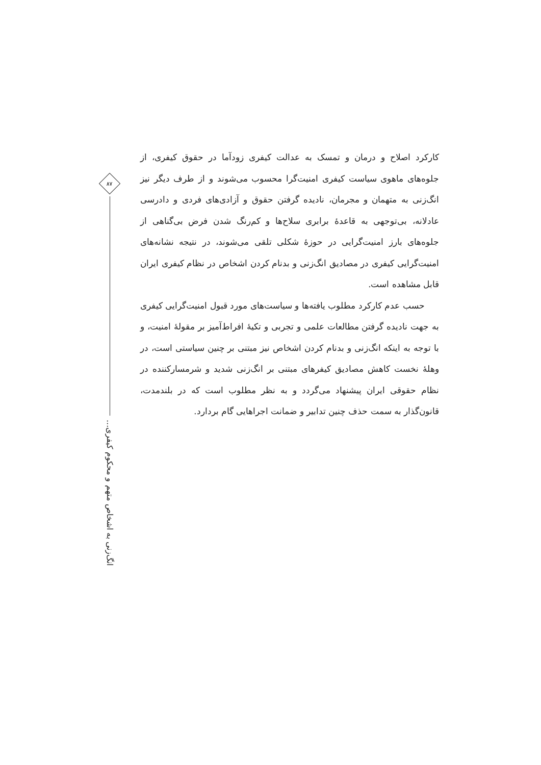۸۷
انگ‌زنی به اشخاص متهم و محکوم کیفری...
کارکرد اصلاح و درمان و تمسک به عدالت کیفری زودآما در حقوق کیفری، از جلوه‌های ماهوی سیاست کیفری امنیت‌گرا محسوب می‌شوند و از طرف دیگر نیز انگ‌زنی به متهمان و مجرمان، نادیده گرفتن حقوق و آزادی‌های فردی و دادرسی عادلانه، بی‌توجهی به قاعدهٔ برابری سلاح‌ها و کم‌رنگ شدن فرض بی‌گناهی از جلوه‌های بارز امنیت‌گرایی در حوزهٔ شکلی تلقی می‌شوند، در نتیجه نشانه‌های امنیت‌گرایی کیفری در مصادیق انگ‌زنی و بدنام کردن اشخاص در نظام کیفری ایران قابل مشاهده است.
حسب عدم کارکرد مطلوب یافته‌ها و سیاست‌های مورد قبول امنیت‌گرایی کیفری به جهت نادیده گرفتن مطالعات علمی و تجربی و تکیهٔ افراط‌آمیز بر مقولهٔ امنیت، و با توجه به اینکه انگ‌زنی و بدنام کردن اشخاص نیز مبتنی بر چنین سیاستی است، در وهلهٔ نخست کاهش مصادیق کیفرهای مبتنی بر انگ‌زنی شدید و شرمسارکننده در نظام حقوقی ایران پیشنهاد می‌گردد و به نظر مطلوب است که در بلندمدت، قانون‌گذار به سمت حذف چنین تدابیر و ضمانت اجراهایی گام بردارد.